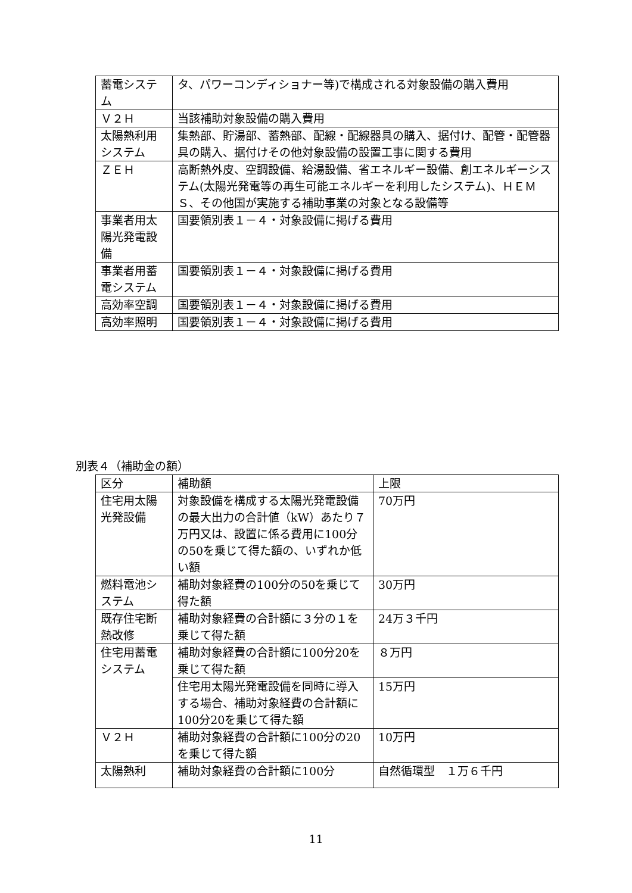| 蓄電システム | タ、パワーコンディショナー等)で構成される対象設備の購入費用 |
| Ｖ２Ｈ | 当該補助対象設備の購入費用 |
| 太陽熱利用システム | 集熱部、貯湯部、蓄熱部、配線・配線器具の購入、据付け、配管・配管器具の購入、据付けその他対象設備の設置工事に関する費用 |
| ＺＥＨ | 高断熱外皮、空調設備、給湯設備、省エネルギー設備、創エネルギーシステム(太陽光発電等の再生可能エネルギーを利用したシステム)、ＨＥＭＳ、その他国が実施する補助事業の対象となる設備等 |
| 事業者用太陽光発電設備 | 国要領別表１－４・対象設備に掲げる費用 |
| 事業者用蓄電システム | 国要領別表１－４・対象設備に掲げる費用 |
| 高効率空調 | 国要領別表１－４・対象設備に掲げる費用 |
| 高効率照明 | 国要領別表１－４・対象設備に掲げる費用 |
別表４（補助金の額）
| 区分 | 補助額 | 上限 |
| 住宅用太陽光発設備 | 対象設備を構成する太陽光発電設備の最大出力の合計値（kW）あたり７万円又は、設置に係る費用に100分の50を乗じて得た額の、いずれか低い額 | 70万円 |
| 燃料電池システム | 補助対象経費の100分の50を乗じて得た額 | 30万円 |
| 既存住宅断熱改修 | 補助対象経費の合計額に３分の１を乗じて得た額 | 24万３千円 |
| 住宅用蓄電システム | 補助対象経費の合計額に100分20を乗じて得た額 | ８万円 |
| | 住宅用太陽光発電設備を同時に導入する場合、補助対象経費の合計額に100分20を乗じて得た額 | 15万円 |
| Ｖ２Ｈ | 補助対象経費の合計額に100分の20を乗じて得た額 | 10万円 |
| 太陽熱利 | 補助対象経費の合計額に100分 | 自然循環型 １万６千円 |
11